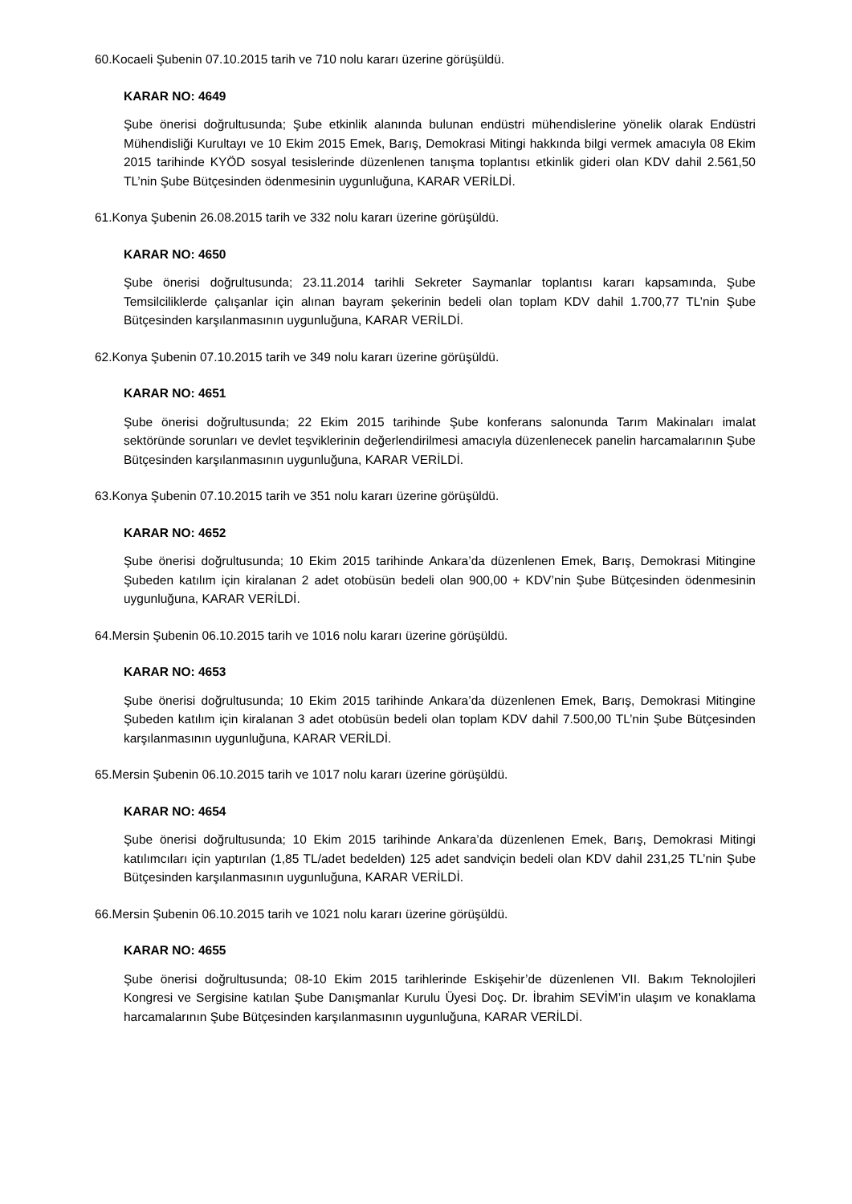60.Kocaeli Şubenin 07.10.2015 tarih ve 710 nolu kararı üzerine görüşüldü.
KARAR NO: 4649
Şube önerisi doğrultusunda; Şube etkinlik alanında bulunan endüstri mühendislerine yönelik olarak Endüstri Mühendisliği Kurultayı ve 10 Ekim 2015 Emek, Barış, Demokrasi Mitingi hakkında bilgi vermek amacıyla 08 Ekim 2015 tarihinde KYÖD sosyal tesislerinde düzenlenen tanışma toplantısı etkinlik gideri olan KDV dahil 2.561,50 TL’nin Şube Bütçesinden ödenmesinin uygunluğuna, KARAR VERİLDİ.
61.Konya Şubenin 26.08.2015 tarih ve 332 nolu kararı üzerine görüşüldü.
KARAR NO: 4650
Şube önerisi doğrultusunda; 23.11.2014 tarihli Sekreter Saymanlar toplantısı kararı kapsamında, Şube Temsilciliklerde çalışanlar için alınan bayram şekerinin bedeli olan toplam KDV dahil 1.700,77 TL’nin Şube Bütçesinden karşılanmasının uygunluğuna, KARAR VERİLDİ.
62.Konya Şubenin 07.10.2015 tarih ve 349 nolu kararı üzerine görüşüldü.
KARAR NO: 4651
Şube önerisi doğrultusunda; 22 Ekim 2015 tarihinde Şube konferans salonunda Tarım Makinaları imalat sektöründe sorunları ve devlet teşviklerinin değerlendirilmesi amacıyla düzenlenecek panelin harcamalarının Şube Bütçesinden karşılanmasının uygunluğuna, KARAR VERİLDİ.
63.Konya Şubenin 07.10.2015 tarih ve 351 nolu kararı üzerine görüşüldü.
KARAR NO: 4652
Şube önerisi doğrultusunda; 10 Ekim 2015 tarihinde Ankara’da düzenlenen Emek, Barış, Demokrasi Mitingine Şubeden katılım için kiralanan 2 adet otobüsün bedeli olan 900,00 + KDV’nin Şube Bütçesinden ödenmesinin uygunluğuna, KARAR VERİLDİ.
64.Mersin Şubenin 06.10.2015 tarih ve 1016 nolu kararı üzerine görüşüldü.
KARAR NO: 4653
Şube önerisi doğrultusunda; 10 Ekim 2015 tarihinde Ankara’da düzenlenen Emek, Barış, Demokrasi Mitingine Şubeden katılım için kiralanan 3 adet otobüsün bedeli olan toplam KDV dahil 7.500,00 TL’nin Şube Bütçesinden karşılanmasının uygunluğuna, KARAR VERİLDİ.
65.Mersin Şubenin 06.10.2015 tarih ve 1017 nolu kararı üzerine görüşüldü.
KARAR NO: 4654
Şube önerisi doğrultusunda; 10 Ekim 2015 tarihinde Ankara’da düzenlenen Emek, Barış, Demokrasi Mitingi katılımcıları için yaptırılan (1,85 TL/adet bedelden) 125 adet sandviçin bedeli olan KDV dahil 231,25 TL’nin Şube Bütçesinden karşılanmasının uygunluğuna, KARAR VERİLDİ.
66.Mersin Şubenin 06.10.2015 tarih ve 1021 nolu kararı üzerine görüşüldü.
KARAR NO: 4655
Şube önerisi doğrultusunda; 08-10 Ekim 2015 tarihlerinde Eskişehir’de düzenlenen VII. Bakım Teknolojileri Kongresi ve Sergisine katılan Şube Danışmanlar Kurulu Üyesi Doç. Dr. İbrahim SEVİM’in ulaşım ve konaklama harcamalarının Şube Bütçesinden karşılanmasının uygunluğuna, KARAR VERİLDİ.